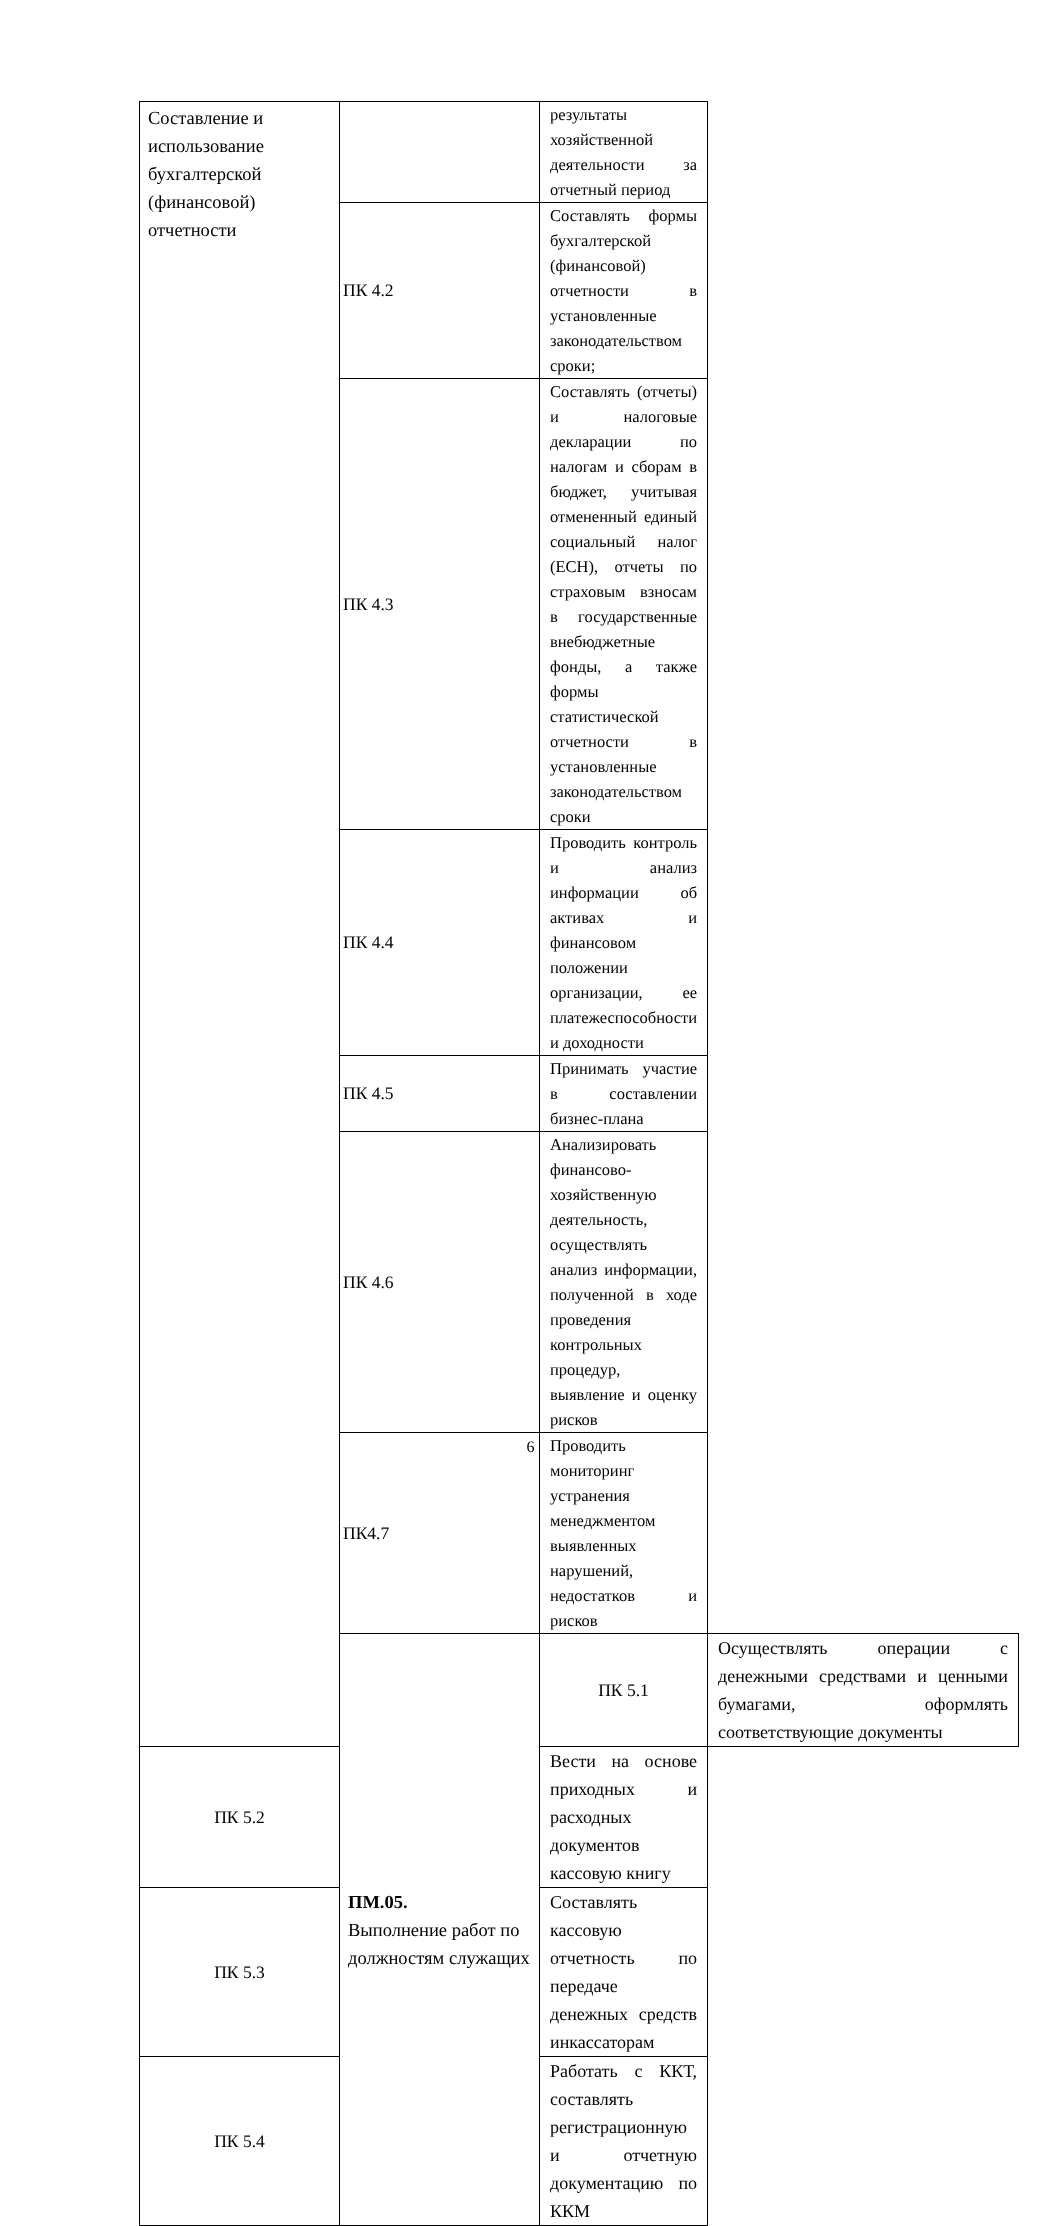| Составление и использование бухгалтерской (финансовой) отчетности | | результаты хозяйственной деятельности за отчетный период | |
| | ПК 4.2 | Составлять формы бухгалтерской (финансовой) отчетности в установленные законодательством сроки; | |
| | ПК 4.3 | Составлять (отчеты) и налоговые декларации по налогам и сборам в бюджет, учитывая отмененный единый социальный налог (ЕСН), отчеты по страховым взносам в государственные внебюджетные фонды, а также формы статистической отчетности в установленные законодательством сроки | |
| | ПК 4.4 | Проводить контроль и анализ информации об активах и финансовом положении организации, ее платежеспособности и доходности | |
| | ПК 4.5 | Принимать участие в составлении бизнес-плана | |
| | ПК 4.6 | Анализировать финансово-хозяйственную деятельность, осуществлять анализ информации, полученной в ходе проведения контрольных процедур, выявление и оценку рисков | |
| | ПК4.7 | Проводить мониторинг устранения менеджментом выявленных нарушений, недостатков и рисков | |
| | ПМ.05. Выполнение работ по должностям служащих | ПК 5.1 | Осуществлять операции с денежными средствами и ценными бумагами, оформлять соответствующие документы |
| ПК 5.2 | | Вести на основе приходных и расходных документов кассовую книгу | |
| ПК 5.3 | | Составлять кассовую отчетность по передаче денежных средств инкассаторам | |
| ПК 5.4 | | Работать с ККТ, составлять регистрационную и отчетную документацию по ККМ | |
6